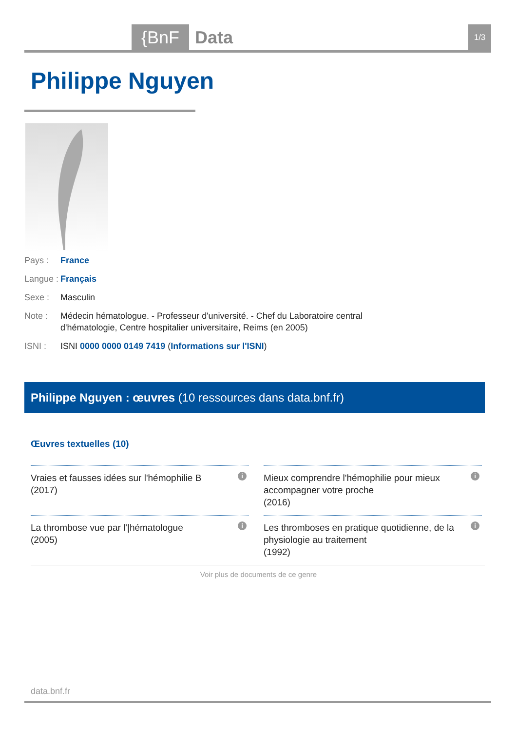{BnF Data 1/3
Philippe Nguyen
Pays : France
Langue : Français
Sexe : Masculin
Note : Médecin hématologue. - Professeur d'université. - Chef du Laboratoire central d'hématologie, Centre hospitalier universitaire, Reims (en 2005)
ISNI : ISNI 0000 0000 0149 7419 (Informations sur l'ISNI)
Philippe Nguyen : œuvres (10 ressources dans data.bnf.fr)
Œuvres textuelles (10)
Vraies et fausses idées sur l'hémophilie B
(2017) i
Mieux comprendre l'hémophilie pour mieux accompagner votre proche
(2016) i
La thrombose vue par l'|hématologue
(2005) i
Les thromboses en pratique quotidienne, de la physiologie au traitement
(1992) i
Voir plus de documents de ce genre
data.bnf.fr